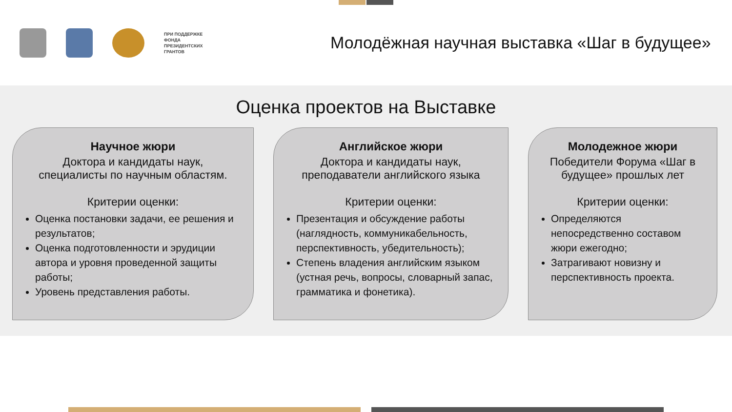ПРИ ПОДДЕРЖКЕ
ФОНДА
ПРЕЗИДЕНТСКИХ
ГРАНТОВ
Молодёжная научная выставка «Шаг в будущее»
Оценка проектов на Выставке
Научное жюри
Доктора и кандидаты наук, специалисты по научным областям.
Критерии оценки:
Оценка постановки задачи, ее решения и результатов;
Оценка подготовленности и эрудиции автора и уровня проведенной защиты работы;
Уровень представления работы.
Английское жюри
Доктора и кандидаты наук, преподаватели английского языка
Критерии оценки:
Презентация и обсуждение работы (наглядность, коммуникабельность, перспективность, убедительность);
Степень владения английским языком (устная речь, вопросы, словарный запас, грамматика и фонетика).
Молодежное жюри
Победители Форума «Шаг в будущее» прошлых лет
Критерии оценки:
Определяются непосредственно составом жюри ежегодно;
Затрагивают новизну и перспективность проекта.